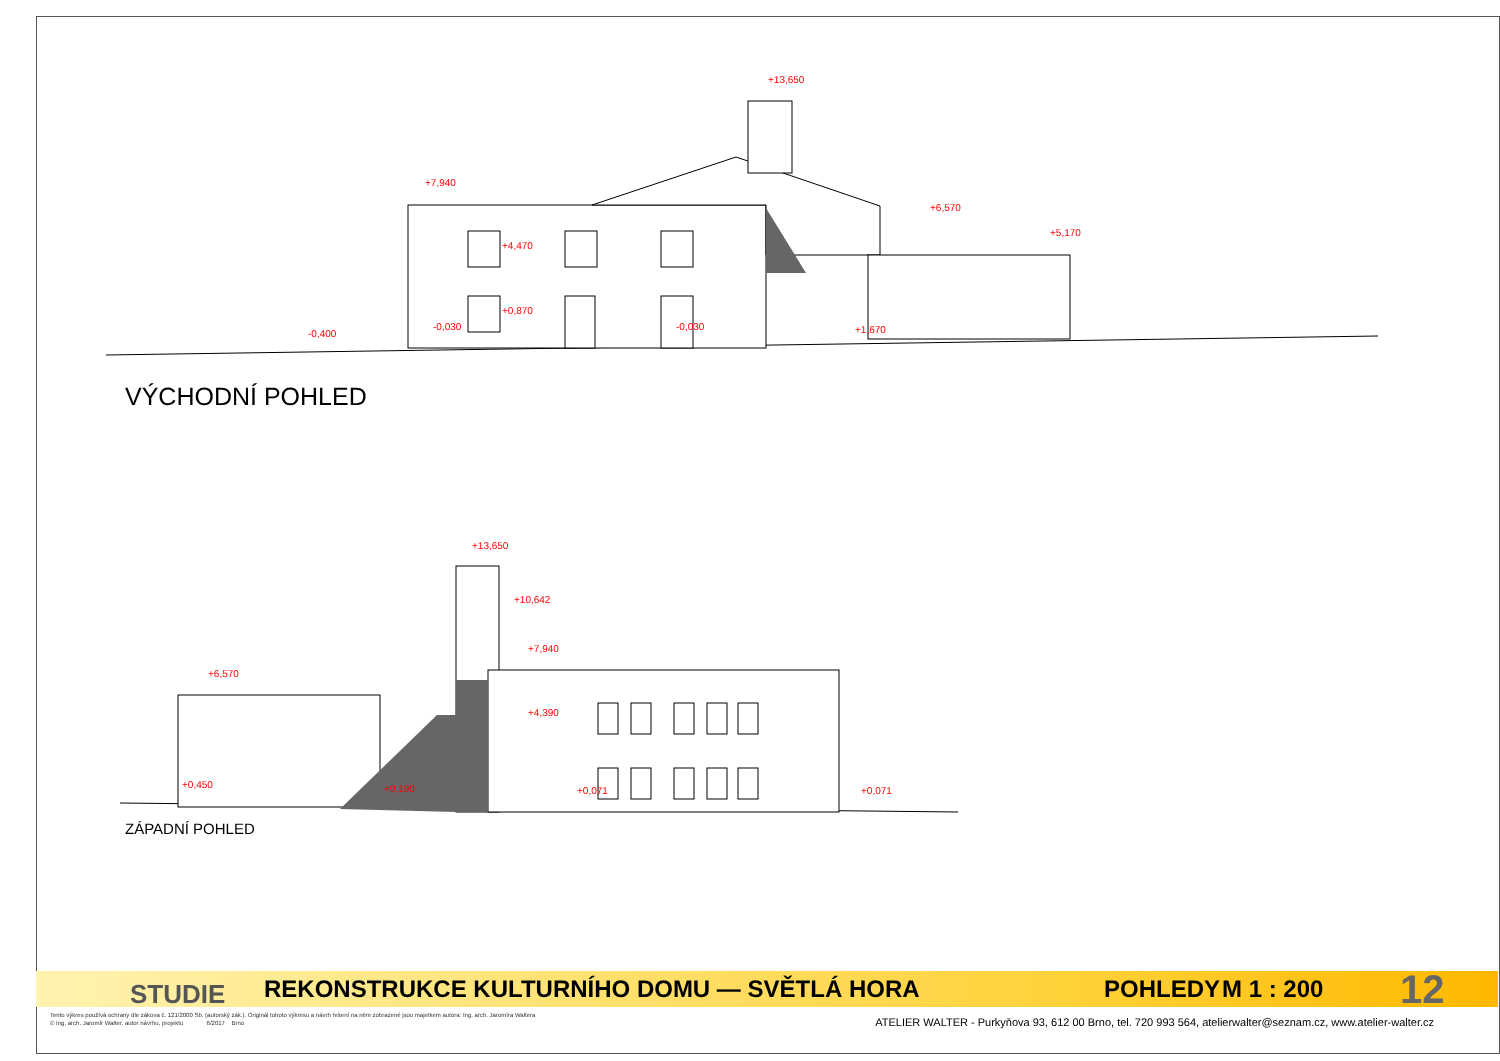+13,650
+7,940
+6,570
+5,170
+4,470
+0,870
-0,400
-0,030
-0,030
+1,670
+13,650
+10,642
+7,940
+6,570
+4,390
+0,450
+0,190
+0,071
+0,071
VÝCHODNÍ POHLED
ZÁPADNÍ POHLED
STUDIE REKONSTRUKCE KULTURNÍHO DOMU — SVĚTLÁ HORA POHLEDY M 1 : 200 12
Tento výkres používá ochrany dle zákova č. 121/2000 Sb. (autorský zák.). Originál tohoto výkresu a návrh řešení na něm zobrazené jsou majetkem autora: Ing. arch. Jaromíra Waltera
© Ing. arch. Jaromír Walter, autor návrhu, projektu 6/2017 Brno
ATELIER WALTER - Purkyňova 93, 612 00 Brno, tel. 720 993 564, atelierwalter@seznam.cz, www.atelier-walter.cz